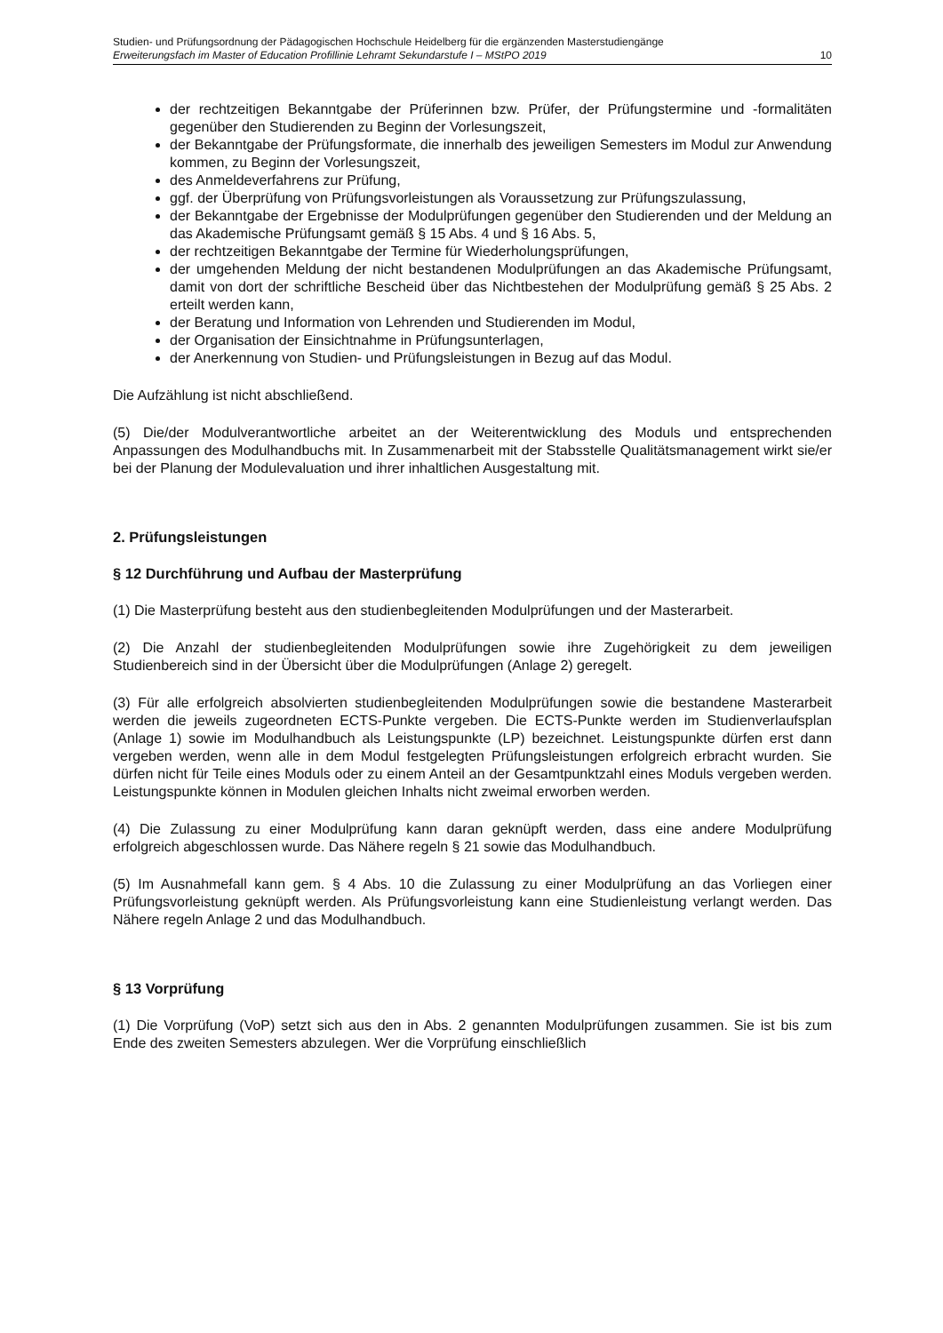Studien- und Prüfungsordnung der Pädagogischen Hochschule Heidelberg für die ergänzenden Masterstudiengänge
Erweiterungsfach im Master of Education Profillinie Lehramt Sekundarstufe I – MStPO 2019 10
der rechtzeitigen Bekanntgabe der Prüferinnen bzw. Prüfer, der Prüfungstermine und -formalitäten gegenüber den Studierenden zu Beginn der Vorlesungszeit,
der Bekanntgabe der Prüfungsformate, die innerhalb des jeweiligen Semesters im Modul zur Anwendung kommen, zu Beginn der Vorlesungszeit,
des Anmeldeverfahrens zur Prüfung,
ggf. der Überprüfung von Prüfungsvorleistungen als Voraussetzung zur Prüfungszulassung,
der Bekanntgabe der Ergebnisse der Modulprüfungen gegenüber den Studierenden und der Meldung an das Akademische Prüfungsamt gemäß § 15 Abs. 4 und § 16 Abs. 5,
der rechtzeitigen Bekanntgabe der Termine für Wiederholungsprüfungen,
der umgehenden Meldung der nicht bestandenen Modulprüfungen an das Akademische Prüfungsamt, damit von dort der schriftliche Bescheid über das Nichtbestehen der Modulprüfung gemäß § 25 Abs. 2 erteilt werden kann,
der Beratung und Information von Lehrenden und Studierenden im Modul,
der Organisation der Einsichtnahme in Prüfungsunterlagen,
der Anerkennung von Studien- und Prüfungsleistungen in Bezug auf das Modul.
Die Aufzählung ist nicht abschließend.
(5) Die/der Modulverantwortliche arbeitet an der Weiterentwicklung des Moduls und entsprechenden Anpassungen des Modulhandbuchs mit. In Zusammenarbeit mit der Stabsstelle Qualitätsmanagement wirkt sie/er bei der Planung der Modulevaluation und ihrer inhaltlichen Ausgestaltung mit.
2. Prüfungsleistungen
§ 12 Durchführung und Aufbau der Masterprüfung
(1) Die Masterprüfung besteht aus den studienbegleitenden Modulprüfungen und der Masterarbeit.
(2) Die Anzahl der studienbegleitenden Modulprüfungen sowie ihre Zugehörigkeit zu dem jeweiligen Studienbereich sind in der Übersicht über die Modulprüfungen (Anlage 2) geregelt.
(3) Für alle erfolgreich absolvierten studienbegleitenden Modulprüfungen sowie die bestandene Masterarbeit werden die jeweils zugeordneten ECTS-Punkte vergeben. Die ECTS-Punkte werden im Studienverlaufsplan (Anlage 1) sowie im Modulhandbuch als Leistungspunkte (LP) bezeichnet. Leistungspunkte dürfen erst dann vergeben werden, wenn alle in dem Modul festgelegten Prüfungsleistungen erfolgreich erbracht wurden. Sie dürfen nicht für Teile eines Moduls oder zu einem Anteil an der Gesamtpunktzahl eines Moduls vergeben werden. Leistungspunkte können in Modulen gleichen Inhalts nicht zweimal erworben werden.
(4) Die Zulassung zu einer Modulprüfung kann daran geknüpft werden, dass eine andere Modulprüfung erfolgreich abgeschlossen wurde. Das Nähere regeln § 21 sowie das Modulhandbuch.
(5) Im Ausnahmefall kann gem. § 4 Abs. 10 die Zulassung zu einer Modulprüfung an das Vorliegen einer Prüfungsvorleistung geknüpft werden. Als Prüfungsvorleistung kann eine Studienleistung verlangt werden. Das Nähere regeln Anlage 2 und das Modulhandbuch.
§ 13 Vorprüfung
(1) Die Vorprüfung (VoP) setzt sich aus den in Abs. 2 genannten Modulprüfungen zusammen. Sie ist bis zum Ende des zweiten Semesters abzulegen. Wer die Vorprüfung einschließlich